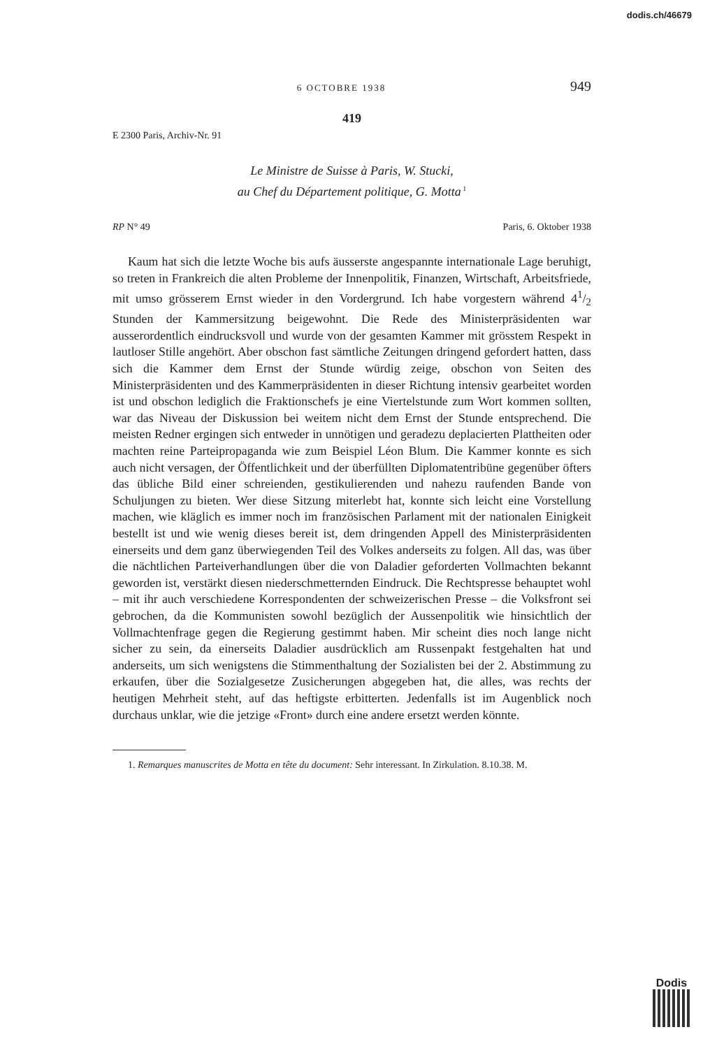dodis.ch/46679
6 OCTOBRE 1938 949
419
E 2300 Paris, Archiv-Nr. 91
Le Ministre de Suisse à Paris, W. Stucki,
au Chef du Département politique, G. Motta<sup>1</sup>
RP N° 49 Paris, 6. Oktober 1938
Kaum hat sich die letzte Woche bis aufs äusserste angespannte internationale Lage beruhigt, so treten in Frankreich die alten Probleme der Innenpolitik, Finanzen, Wirtschaft, Arbeitsfriede, mit umso grösserem Ernst wieder in den Vordergrund. Ich habe vorgestern während 41/2 Stunden der Kammersitzung beigewohnt. Die Rede des Ministerpräsidenten war ausserordentlich eindrucksvoll und wurde von der gesamten Kammer mit grösstem Respekt in lautloser Stille angehört. Aber obschon fast sämtliche Zeitungen dringend gefordert hatten, dass sich die Kammer dem Ernst der Stunde würdig zeige, obschon von Seiten des Ministerpräsidenten und des Kammerpräsidenten in dieser Richtung intensiv gearbeitet worden ist und obschon lediglich die Fraktionschefs je eine Viertelstunde zum Wort kommen sollten, war das Niveau der Diskussion bei weitem nicht dem Ernst der Stunde entsprechend. Die meisten Redner ergingen sich entweder in unnötigen und geradezu deplacierten Plattheiten oder machten reine Parteipropaganda wie zum Beispiel Léon Blum. Die Kammer konnte es sich auch nicht versagen, der Öffentlichkeit und der überfüllten Diplomatentribüne gegenüber öfters das übliche Bild einer schreienden, gestikulierenden und nahezu raufenden Bande von Schuljungen zu bieten. Wer diese Sitzung miterlebt hat, konnte sich leicht eine Vorstellung machen, wie kläglich es immer noch im französischen Parlament mit der nationalen Einigkeit bestellt ist und wie wenig dieses bereit ist, dem dringenden Appell des Ministerpräsidenten einerseits und dem ganz überwiegenden Teil des Volkes anderseits zu folgen. All das, was über die nächtlichen Parteiverhandlungen über die von Daladier geforderten Vollmachten bekannt geworden ist, verstärkt diesen niederschmetternden Eindruck. Die Rechtspresse behauptet wohl – mit ihr auch verschiedene Korrespondenten der schweizerischen Presse – die Volksfront sei gebrochen, da die Kommunisten sowohl bezüglich der Aussenpolitik wie hinsichtlich der Vollmachtenfrage gegen die Regierung gestimmt haben. Mir scheint dies noch lange nicht sicher zu sein, da einerseits Daladier ausdrücklich am Russenpakt festgehalten hat und anderseits, um sich wenigstens die Stimmenthaltung der Sozialisten bei der 2. Abstimmung zu erkaufen, über die Sozialgesetze Zusicherungen abgegeben hat, die alles, was rechts der heutigen Mehrheit steht, auf das heftigste erbitterten. Jedenfalls ist im Augenblick noch durchaus unklar, wie die jetzige «Front» durch eine andere ersetzt werden könnte.
1. Remarques manuscrites de Motta en tête du document: Sehr interessant. In Zirkulation. 8.10.38. M.
Dodis